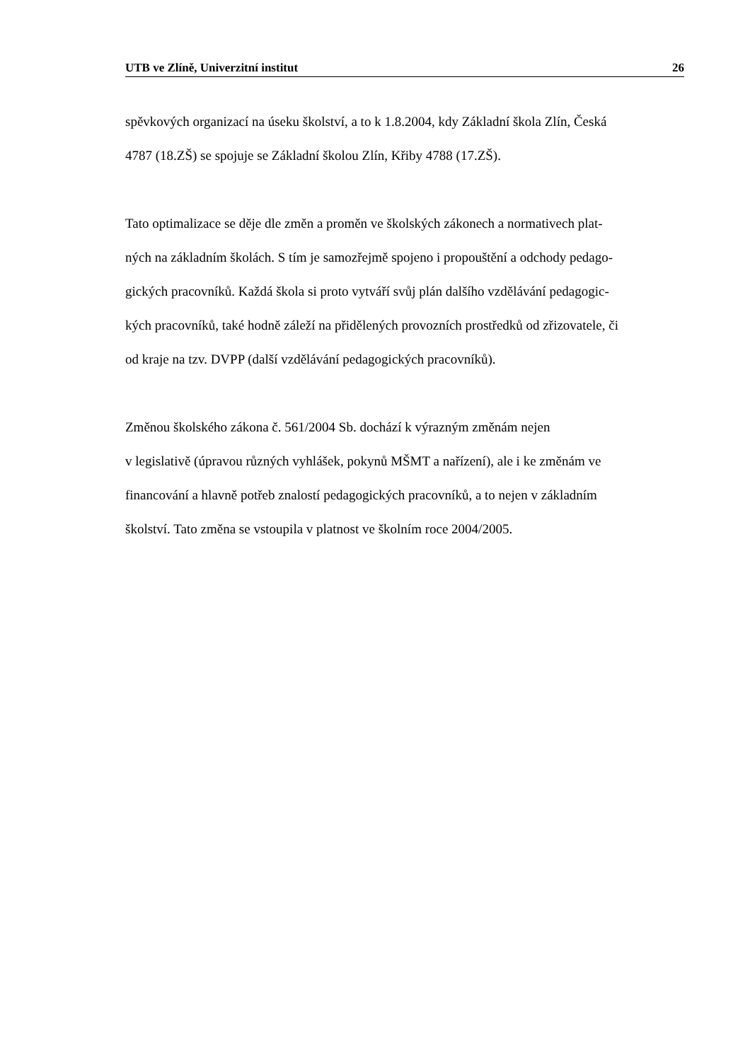UTB ve Zlíně, Univerzitní institut 26
spěvkových organizací na úseku školství, a to k 1.8.2004, kdy Základní škola Zlín, Česká
4787 (18.ZŠ) se spojuje se Základní školou Zlín, Křiby 4788 (17.ZŠ).
Tato optimalizace se děje dle změn a proměn ve školských zákonech a normativech plat-
ných na základním školách. S tím je samozřejmě spojeno i propouštění a odchody pedago-
gických pracovníků. Každá škola si proto vytváří svůj plán dalšího vzdělávání pedagogic-
kých pracovníků, také hodně záleží na přidělených provozních prostředků od zřizovatele, či
od kraje na tzv. DVPP (další vzdělávání pedagogických pracovníků).
Změnou školského zákona č. 561/2004 Sb. dochází k výrazným změnám nejen
v legislativě (úpravou různých vyhlášek, pokynů MŠMT a nařízení), ale i ke změnám ve
financování a hlavně potřeb znalostí pedagogických pracovníků, a to nejen v základním
školství. Tato změna se vstoupila v platnost ve školním roce 2004/2005.